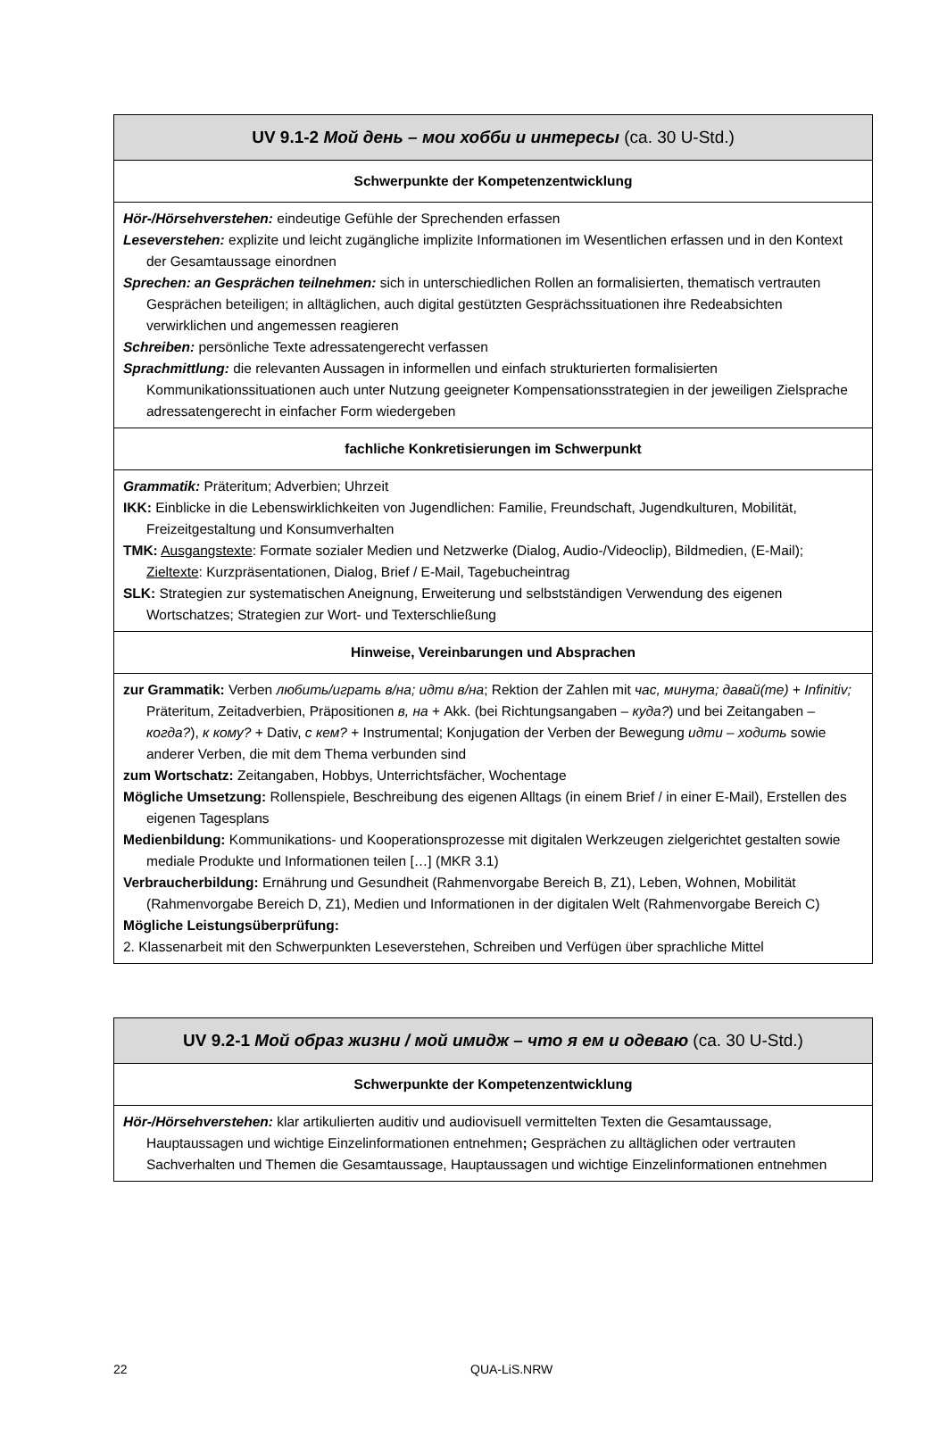| UV 9.1-2 Мой день – мои хобби и интересы (ca. 30 U-Std.) |
| --- |
| Schwerpunkte der Kompetenzentwicklung |
| Hör-/Hörsehverstehen: eindeutige Gefühle der Sprechenden erfassen Leseverstehen: explizite und leicht zugängliche implizite Informationen im Wesentlichen erfassen und in den Kontext der Gesamtaussage einordnen Sprechen: an Gesprächen teilnehmen: sich in unterschiedlichen Rollen an formalisierten, thematisch vertrauten Gesprächen beteiligen; in alltäglichen, auch digital gestützten Gesprächssituationen ihre Redeabsichten verwirklichen und angemessen reagieren Schreiben: persönliche Texte adressatengerecht verfassen Sprachmittlung: die relevanten Aussagen in informellen und einfach strukturierten formalisierten Kommunikationssituationen auch unter Nutzung geeigneter Kompensationsstrategien in der jeweiligen Zielsprache adressatengerecht in einfacher Form wiedergeben |
| fachliche Konkretisierungen im Schwerpunkt |
| Grammatik: Präteritum; Adverbien; Uhrzeit IKK: Einblicke in die Lebenswirklichkeiten von Jugendlichen: Familie, Freundschaft, Jugendkulturen, Mobilität, Freizeitgestaltung und Konsumverhalten TMK: Ausgangstexte : Formate sozialer Medien und Netzwerke (Dialog, Audio-/Videoclip), Bildmedien, (E-Mail); Zieltexte : Kurzpräsentationen, Dialog, Brief / E-Mail, Tagebucheintrag SLK: Strategien zur systematischen Aneignung, Erweiterung und selbstständigen Verwendung des eigenen Wortschatzes; Strategien zur Wort- und Texterschließung |
| Hinweise, Vereinbarungen und Absprachen |
| zur Grammatik: Verben любить/играть в/на; идти в/на ; Rektion der Zahlen mit час, минута; давай(те) + Infinitiv; Präteritum, Zeitadverbien, Präpositionen в, на + Akk. (bei Richtungsangaben – куда? ) und bei Zeitangaben – когда? ), к кому? + Dativ, с кем? + Instrumental; Konjugation der Verben der Bewegung идти – ходить sowie anderer Verben, die mit dem Thema verbunden sind zum Wortschatz: Zeitangaben, Hobbys, Unterrichtsfächer, Wochentage Mögliche Umsetzung: Rollenspiele, Beschreibung des eigenen Alltags (in einem Brief / in einer E-Mail), Erstellen des eigenen Tagesplans Medienbildung: Kommunikations- und Kooperationsprozesse mit digitalen Werkzeugen zielgerichtet gestalten sowie mediale Produkte und Informationen teilen […] (MKR 3.1) Verbraucherbildung: Ernährung und Gesundheit (Rahmenvorgabe Bereich B, Z1), Leben, Wohnen, Mobilität (Rahmenvorgabe Bereich D, Z1), Medien und Informationen in der digitalen Welt (Rahmenvorgabe Bereich C) Mögliche Leistungsüberprüfung: 2. Klassenarbeit mit den Schwerpunkten Leseverstehen, Schreiben und Verfügen über sprachliche Mittel |
| UV 9.2-1 Мой образ жизни / мой имидж – что я ем и одеваю (ca. 30 U-Std.) |
| --- |
| Schwerpunkte der Kompetenzentwicklung |
| Hör-/Hörsehverstehen: klar artikulierten auditiv und audiovisuell vermittelten Texten die Gesamtaussage, Hauptaussagen und wichtige Einzelinformationen entnehmen ; Gesprächen zu alltäglichen oder vertrauten Sachverhalten und Themen die Gesamtaussage, Hauptaussagen und wichtige Einzelinformationen entnehmen |
22 QUA-LiS.NRW